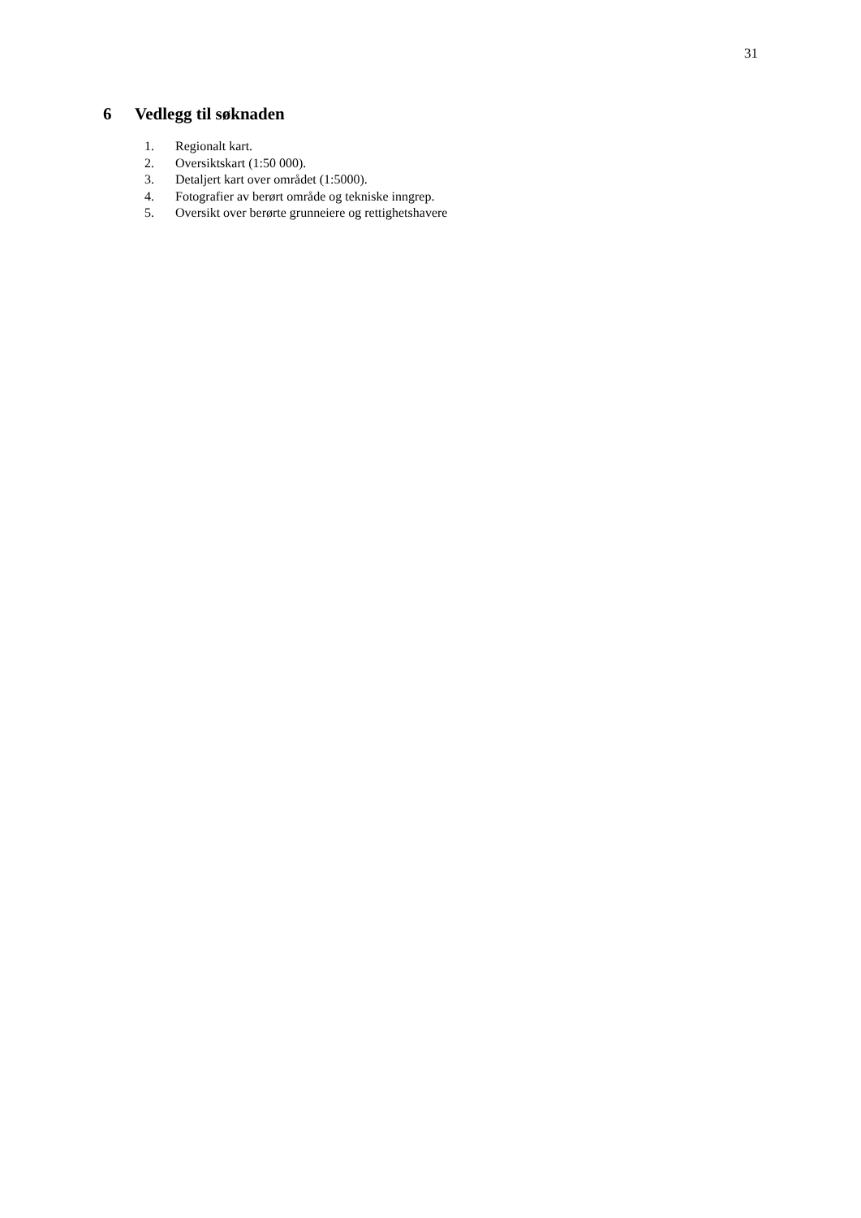31
6 Vedlegg til søknaden
1. Regionalt kart.
2. Oversiktskart (1:50 000).
3. Detaljert kart over området (1:5000).
4. Fotografier av berørt område og tekniske inngrep.
5. Oversikt over berørte grunneiere og rettighetshavere